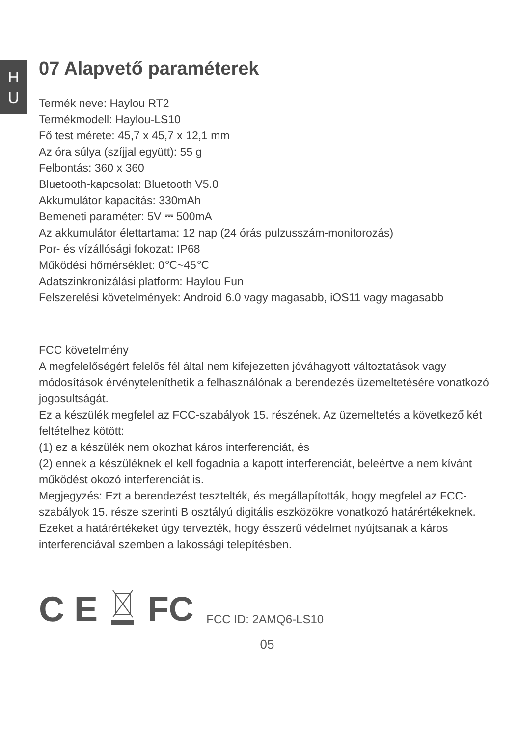H
U
07 Alapvető paraméterek
Termék neve: Haylou RT2
Termékmodell: Haylou-LS10
Fő test mérete: 45,7 x 45,7 x 12,1 mm
Az óra súlya (szíjjal együtt): 55 g
Felbontás: 360 x 360
Bluetooth-kapcsolat: Bluetooth V5.0
Akkumulátor kapacitás: 330mAh
Bemeneti paraméter: 5V ⎓ 500mA
Az akkumulátor élettartama: 12 nap (24 órás pulzusszám-monitorozás)
Por- és vízállósági fokozat: IP68
Működési hőmérséklet: 0℃~45℃
Adatszinkronizálási platform: Haylou Fun
Felszerelési követelmények: Android 6.0 vagy magasabb, iOS11 vagy magasabb
FCC követelmény
A megfelelőségért felelős fél által nem kifejezetten jóváhagyott változtatások vagy módosítások érvényteleníthetik a felhasználónak a berendezés üzemeltetésére vonatkozó jogosultságát.
Ez a készülék megfelel az FCC-szabályok 15. részének. Az üzemeltetés a következő két feltételhez kötött:
(1) ez a készülék nem okozhat káros interferenciát, és
(2) ennek a készüléknek el kell fogadnia a kapott interferenciát, beleértve a nem kívánt működést okozó interferenciát is.
Megjegyzés: Ezt a berendezést tesztelték, és megállapították, hogy megfelel az FCC-szabályok 15. része szerinti B osztályú digitális eszközökre vonatkozó határértékeknek. Ezeket a határértékeket úgy tervezték, hogy ésszerű védelmet nyújtsanak a káros interferenciával szemben a lakossági telepítésben.
C E FC FCC ID: 2AMQ6-LS10
05